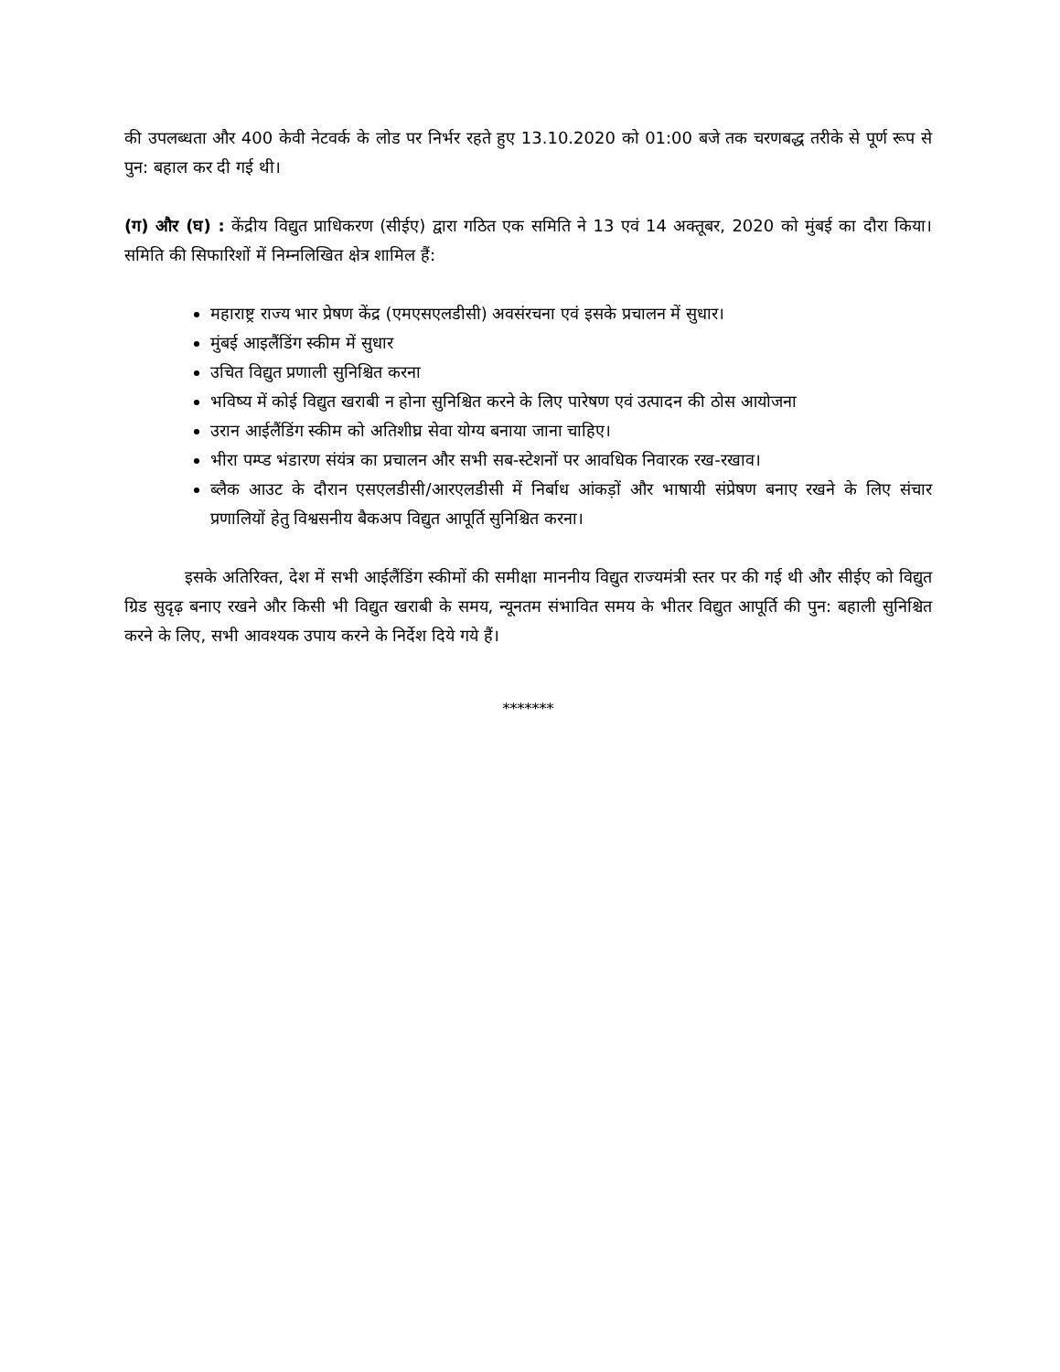की उपलब्धता और 400 केवी नेटवर्क के लोड पर निर्भर रहते हुए 13.10.2020 को 01:00 बजे तक चरणबद्ध तरीके से पूर्ण रूप से पुन: बहाल कर दी गई थी।
(ग) और (घ) : केंद्रीय विद्युत प्राधिकरण (सीईए) द्वारा गठित एक समिति ने 13 एवं 14 अक्तूबर, 2020 को मुंबई का दौरा किया। समिति की सिफारिशों में निम्नलिखित क्षेत्र शामिल हैं:
महाराष्ट्र राज्य भार प्रेषण केंद्र (एमएसएलडीसी) अवसंरचना एवं इसके प्रचालन में सुधार।
मुंबई आइलैंडिंग स्कीम में सुधार
उचित विद्युत प्रणाली सुनिश्चित करना
भविष्य में कोई विद्युत खराबी न होना सुनिश्चित करने के लिए पारेषण एवं उत्पादन की ठोस आयोजना
उरान आईलैंडिंग स्कीम को अतिशीघ्र सेवा योग्य बनाया जाना चाहिए।
भीरा पम्प्ड भंडारण संयंत्र का प्रचालन और सभी सब-स्टेशनों पर आवधिक निवारक रख-रखाव।
ब्लैक आउट के दौरान एसएलडीसी/आरएलडीसी में निर्बाध आंकड़ों और भाषायी संप्रेषण बनाए रखने के लिए संचार प्रणालियों हेतु विश्वसनीय बैकअप विद्युत आपूर्ति सुनिश्चित करना।
इसके अतिरिक्त, देश में सभी आईलैंडिंग स्कीमों की समीक्षा माननीय विद्युत राज्यमंत्री स्तर पर की गई थी और सीईए को विद्युत ग्रिड सुदृढ़ बनाए रखने और किसी भी विद्युत खराबी के समय, न्यूनतम संभावित समय के भीतर विद्युत आपूर्ति की पुन: बहाली सुनिश्चित करने के लिए, सभी आवश्यक उपाय करने के निर्देश दिये गये हैं।
*******